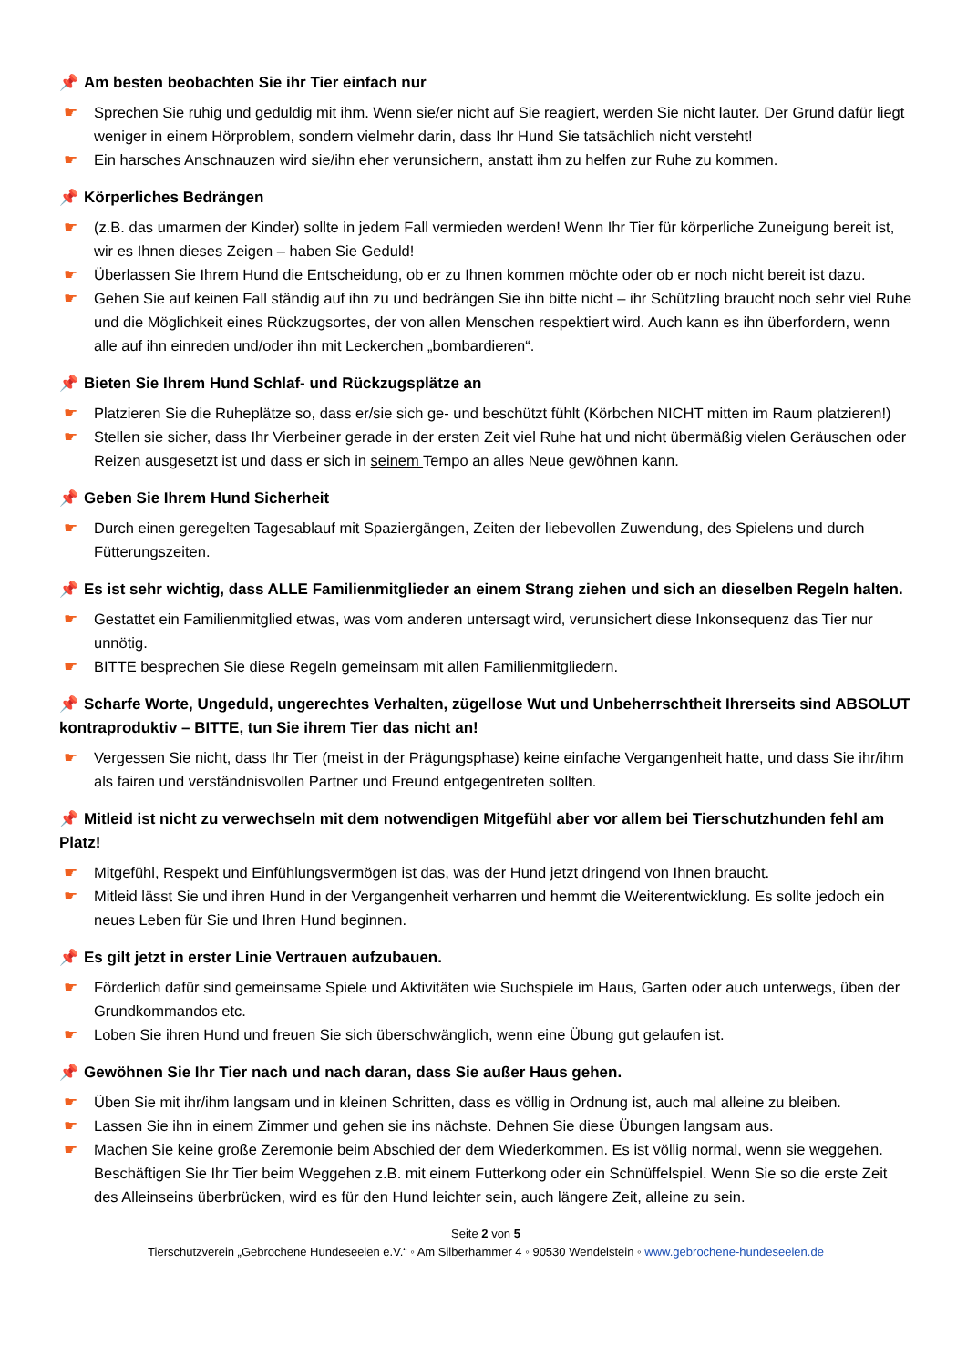📌 Am besten beobachten Sie ihr Tier einfach nur
☛ Sprechen Sie ruhig und geduldig mit ihm. Wenn sie/er nicht auf Sie reagiert, werden Sie nicht lauter. Der Grund dafür liegt weniger in einem Hörproblem, sondern vielmehr darin, dass Ihr Hund Sie tatsächlich nicht versteht!
☛ Ein harsches Anschnauzen wird sie/ihn eher verunsichern, anstatt ihm zu helfen zur Ruhe zu kommen.
📌 Körperliches Bedrängen
☛ (z.B. das umarmen der Kinder) sollte in jedem Fall vermieden werden! Wenn Ihr Tier für körperliche Zuneigung bereit ist, wir es Ihnen dieses Zeigen – haben Sie Geduld!
☛ Überlassen Sie Ihrem Hund die Entscheidung, ob er zu Ihnen kommen möchte oder ob er noch nicht bereit ist dazu.
☛ Gehen Sie auf keinen Fall ständig auf ihn zu und bedrängen Sie ihn bitte nicht – ihr Schützling braucht noch sehr viel Ruhe und die Möglichkeit eines Rückzugsortes, der von allen Menschen respektiert wird. Auch kann es ihn überfordern, wenn alle auf ihn einreden und/oder ihn mit Leckerchen „bombardieren“.
📌 Bieten Sie Ihrem Hund Schlaf- und Rückzugsplätze an
☛ Platzieren Sie die Ruheplätze so, dass er/sie sich ge- und beschützt fühlt (Körbchen NICHT mitten im Raum platzieren!)
☛ Stellen sie sicher, dass Ihr Vierbeiner gerade in der ersten Zeit viel Ruhe hat und nicht übermäßig vielen Geräuschen oder Reizen ausgesetzt ist und dass er sich in seinem Tempo an alles Neue gewöhnen kann.
📌 Geben Sie Ihrem Hund Sicherheit
☛ Durch einen geregelten Tagesablauf mit Spaziergängen, Zeiten der liebevollen Zuwendung, des Spielens und durch Fütterungszeiten.
📌 Es ist sehr wichtig, dass ALLE Familienmitglieder an einem Strang ziehen und sich an dieselben Regeln halten.
☛ Gestattet ein Familienmitglied etwas, was vom anderen untersagt wird, verunsichert diese Inkonsequenz das Tier nur unnötig.
☛ BITTE besprechen Sie diese Regeln gemeinsam mit allen Familienmitgliedern.
📌 Scharfe Worte, Ungeduld, ungerechtes Verhalten, zügellose Wut und Unbeherrschtheit Ihrerseits sind ABSOLUT kontraproduktiv – BITTE, tun Sie ihrem Tier das nicht an!
☛ Vergessen Sie nicht, dass Ihr Tier (meist in der Prägungsphase) keine einfache Vergangenheit hatte, und dass Sie ihr/ihm als fairen und verständnisvollen Partner und Freund entgegentreten sollten.
📌 Mitleid ist nicht zu verwechseln mit dem notwendigen Mitgefühl aber vor allem bei Tierschutzhunden fehl am Platz!
☛ Mitgefühl, Respekt und Einfühlungsvermögen ist das, was der Hund jetzt dringend von Ihnen braucht.
☛ Mitleid lässt Sie und ihren Hund in der Vergangenheit verharren und hemmt die Weiterentwicklung. Es sollte jedoch ein neues Leben für Sie und Ihren Hund beginnen.
📌 Es gilt jetzt in erster Linie Vertrauen aufzubauen.
☛ Förderlich dafür sind gemeinsame Spiele und Aktivitäten wie Suchspiele im Haus, Garten oder auch unterwegs, üben der Grundkommandos etc.
☛ Loben Sie ihren Hund und freuen Sie sich überschwänglich, wenn eine Übung gut gelaufen ist.
📌 Gewöhnen Sie Ihr Tier nach und nach daran, dass Sie außer Haus gehen.
☛ Üben Sie mit ihr/ihm langsam und in kleinen Schritten, dass es völlig in Ordnung ist, auch mal alleine zu bleiben.
☛ Lassen Sie ihn in einem Zimmer und gehen sie ins nächste. Dehnen Sie diese Übungen langsam aus.
☛ Machen Sie keine große Zeremonie beim Abschied der dem Wiederkommen. Es ist völlig normal, wenn sie weggehen. Beschäftigen Sie Ihr Tier beim Weggehen z.B. mit einem Futterkong oder ein Schnüffelspiel. Wenn Sie so die erste Zeit des Alleinseins überbrücken, wird es für den Hund leichter sein, auch längere Zeit, alleine zu sein.
Seite 2 von 5
Tierschutzverein „Gebrochene Hundeseelen e.V.“ ◦ Am Silberhammer 4 ◦ 90530 Wendelstein ◦ www.gebrochene-hundeseelen.de